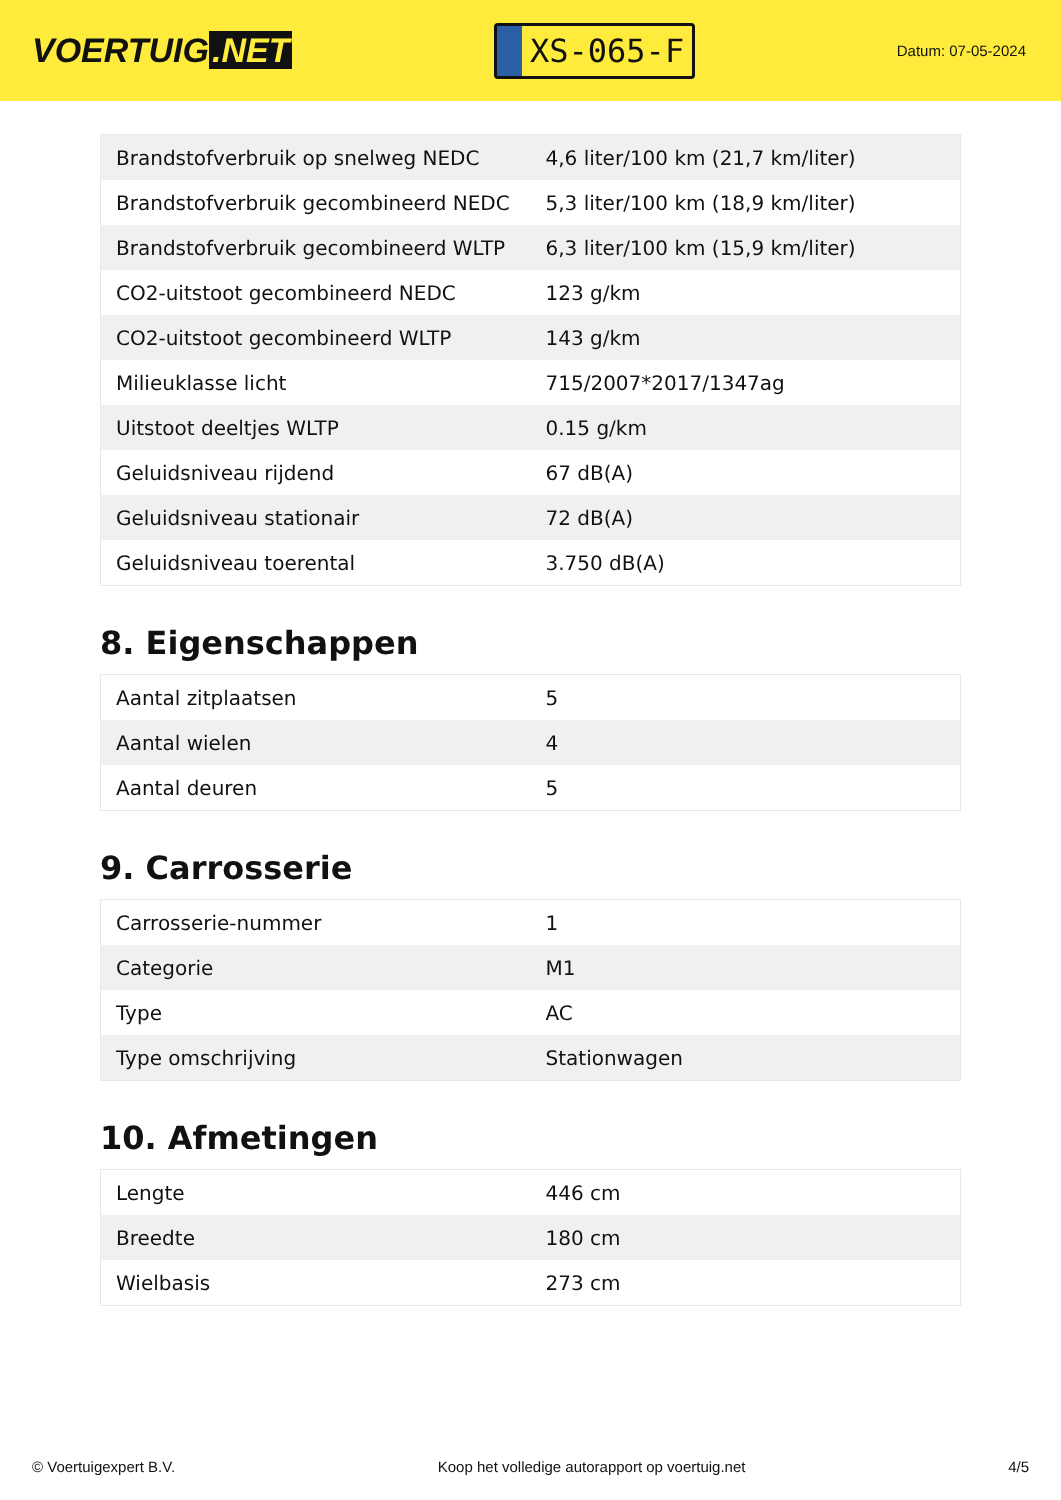VOERTUIG.NET
XS-065-F
Datum: 07-05-2024
| Brandstofverbruik op snelweg NEDC | 4,6 liter/100 km (21,7 km/liter) |
| Brandstofverbruik gecombineerd NEDC | 5,3 liter/100 km (18,9 km/liter) |
| Brandstofverbruik gecombineerd WLTP | 6,3 liter/100 km (15,9 km/liter) |
| CO2-uitstoot gecombineerd NEDC | 123 g/km |
| CO2-uitstoot gecombineerd WLTP | 143 g/km |
| Milieuklasse licht | 715/2007*2017/1347ag |
| Uitstoot deeltjes WLTP | 0.15 g/km |
| Geluidsniveau rijdend | 67 dB(A) |
| Geluidsniveau stationair | 72 dB(A) |
| Geluidsniveau toerental | 3.750 dB(A) |
8. Eigenschappen
| Aantal zitplaatsen | 5 |
| Aantal wielen | 4 |
| Aantal deuren | 5 |
9. Carrosserie
| Carrosserie-nummer | 1 |
| Categorie | M1 |
| Type | AC |
| Type omschrijving | Stationwagen |
10. Afmetingen
| Lengte | 446 cm |
| Breedte | 180 cm |
| Wielbasis | 273 cm |
© Voertuigexpert B.V. Koop het volledige autorapport op voertuig.net 4/5